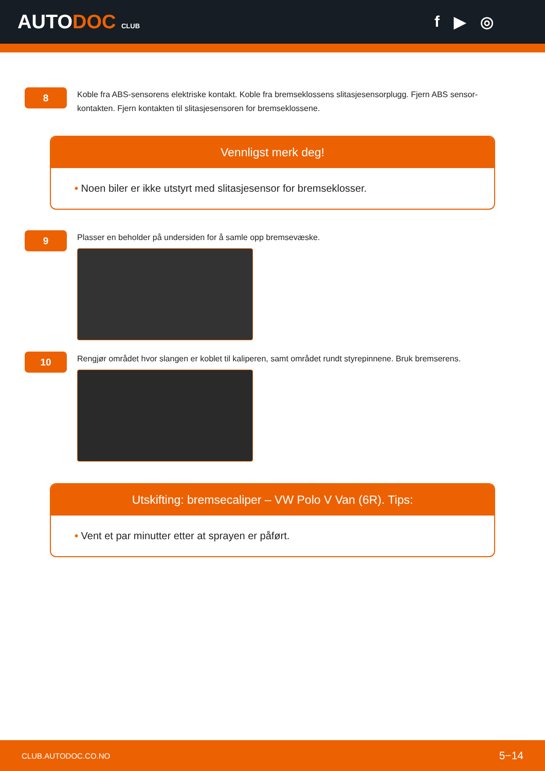AUTODOC CLUB
f ▶ ◎
8
Koble fra ABS-sensorens elektriske kontakt. Koble fra bremseklossens slitasjesensorplugg. Fjern ABS sensor-kontakten. Fjern kontakten til slitasjesensoren for bremseklossene.
Vennligst merk deg!
• Noen biler er ikke utstyrt med slitasjesensor for bremseklosser.
9
Plasser en beholder på undersiden for å samle opp bremsevæske.
10
Rengjør området hvor slangen er koblet til kaliperen, samt området rundt styrepinnene. Bruk bremserens.
Utskifting: bremsecaliper – VW Polo V Van (6R). Tips:
• Vent et par minutter etter at sprayen er påført.
CLUB.AUTODOC.CO.NO 5−14